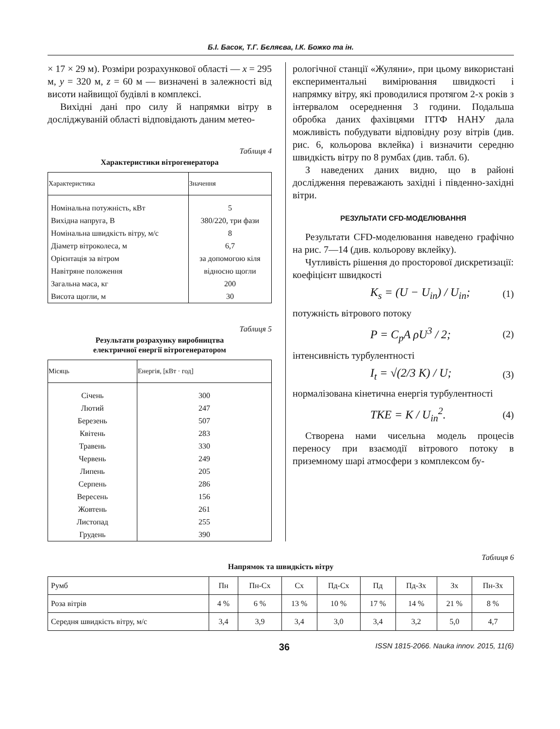Б.І. Басок, Т.Г. Бєляєва, І.К. Божко та ін.
× 17 × 29 м). Розміри розрахункової області — x = 295 м, y = 320 м, z = 60 м — визначені в залежності від висоти найвищої будівлі в комплексі.
Вихідні дані про силу й напрямки вітру в досліджуваній області відповідають даним метео-
Таблиця 4
Характеристики вітрогенератора
| Характеристика | Значення |
| --- | --- |
| Номінальна потужність, кВт | 5 |
| Вихідна напруга, В | 380/220, три фази |
| Номінальна швидкість вітру, м/с | 8 |
| Діаметр вітроколеса, м | 6,7 |
| Орієнтація за вітром | за допомогою кіля |
| Навітряне положення | відносно щогли |
| Загальна маса, кг | 200 |
| Висота щогли, м | 30 |
Таблиця 5
Результати розрахунку виробництва
електричної енергії вітрогенератором
| Місяць | Енергія, [кВт · год] |
| --- | --- |
| Січень | 300 |
| Лютий | 247 |
| Березень | 507 |
| Квітень | 283 |
| Травень | 330 |
| Червень | 249 |
| Липень | 205 |
| Серпень | 286 |
| Вересень | 156 |
| Жовтень | 261 |
| Листопад | 255 |
| Грудень | 390 |
рологічної станції «Жуляни», при цьому використані експериментальні вимірювання швидкості і напрямку вітру, які проводилися протягом 2-х років з інтервалом осереднення 3 години. Подальша обробка даних фахівцями ІТТФ НАНУ дала можливість побудувати відповідну розу вітрів (див. рис. 6, кольорова вклейка) і визначити середню швидкість вітру по 8 румбах (див. табл. 6).
З наведених даних видно, що в районі дослідження переважають західні і південно-західні вітри.
РЕЗУЛЬТАТИ CFD-МОДЕЛЮВАННЯ
Результати CFD-моделювання наведено графічно на рис. 7—14 (див. кольорову вклейку).
Чутливість рішення до просторової дискретизації:
коефіцієнт швидкості
K<sub>s</sub> = (U − U<sub>in</sub>) / U<sub>in</sub>; (1)
потужність вітрового потоку
P = C<sub>p</sub>A ρU<sup>3</sup> / 2; (2)
інтенсивність турбулентності
I<sub>t</sub> = √(2/3 K) / U; (3)
нормалізована кінетична енергія турбулентності
TKE = K / U<sub>in</sub><sup>2</sup>. (4)
Створена нами чисельна модель процесів переносу при взаємодії вітрового потоку в приземному шарі атмосфери з комплексом бу-
Таблиця 6
Напрямок та швидкість вітру
| Румб | Пн | Пн-Сх | Сх | Пд-Сх | Пд | Пд-Зх | Зх | Пн-Зх |
| Роза вітрів | 4 % | 6 % | 13 % | 10 % | 17 % | 14 % | 21 % | 8 % |
| Середня швидкість вітру, м/с | 3,4 | 3,9 | 3,4 | 3,0 | 3,4 | 3,2 | 5,0 | 4,7 |
36 ISSN 1815-2066. Nauka innov. 2015, 11(6)